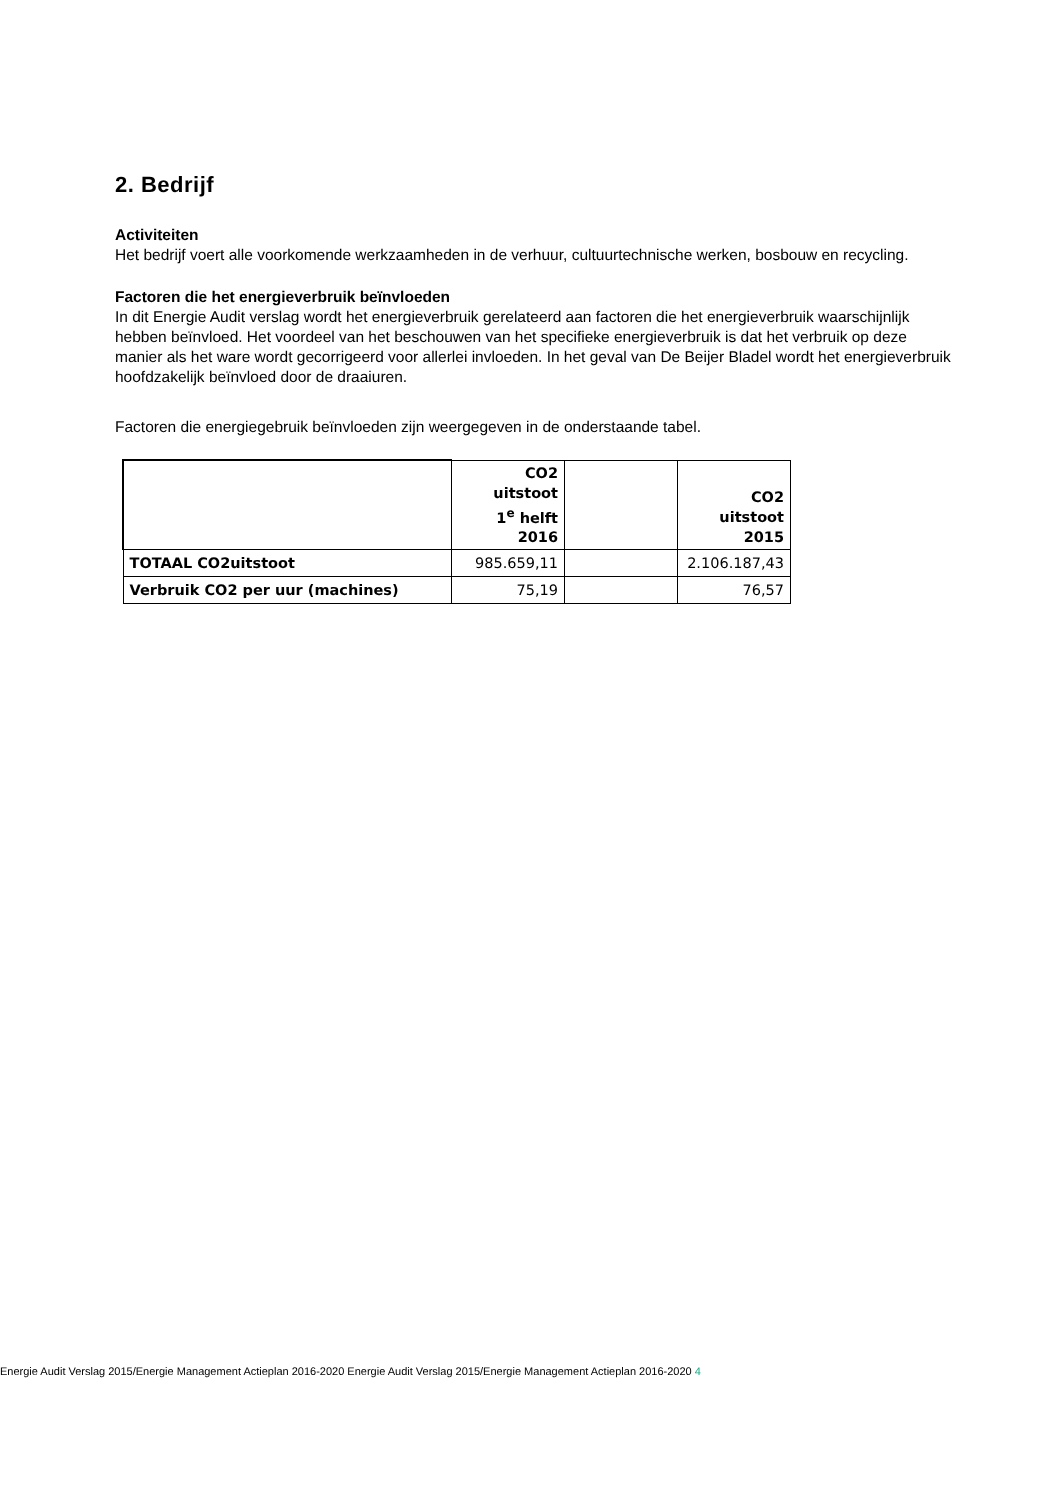2. Bedrijf
Activiteiten
Het bedrijf voert alle voorkomende werkzaamheden in de verhuur, cultuurtechnische werken, bosbouw en recycling.
Factoren die het energieverbruik beïnvloeden
In dit Energie Audit verslag wordt het energieverbruik gerelateerd aan factoren die het energieverbruik waarschijnlijk hebben beïnvloed. Het voordeel van het beschouwen van het specifieke energieverbruik is dat het verbruik op deze manier als het ware wordt gecorrigeerd voor allerlei invloeden. In het geval van De Beijer Bladel wordt het energieverbruik hoofdzakelijk beïnvloed door de draaiuren.
Factoren die energiegebruik beïnvloeden zijn weergegeven in de onderstaande tabel.
| | CO2 uitstoot 1<sup>e</sup> helft 2016 | | CO2 uitstoot 2015 |
| --- | --- | --- | --- |
| TOTAAL CO2uitstoot | 985.659,11 | | 2.106.187,43 |
| Verbruik CO2 per uur (machines) | 75,19 | | 76,57 |
Energie Audit Verslag 2015/Energie Management Actieplan 2016-2020 Energie Audit Verslag 2015/Energie Management Actieplan 2016-2020 4